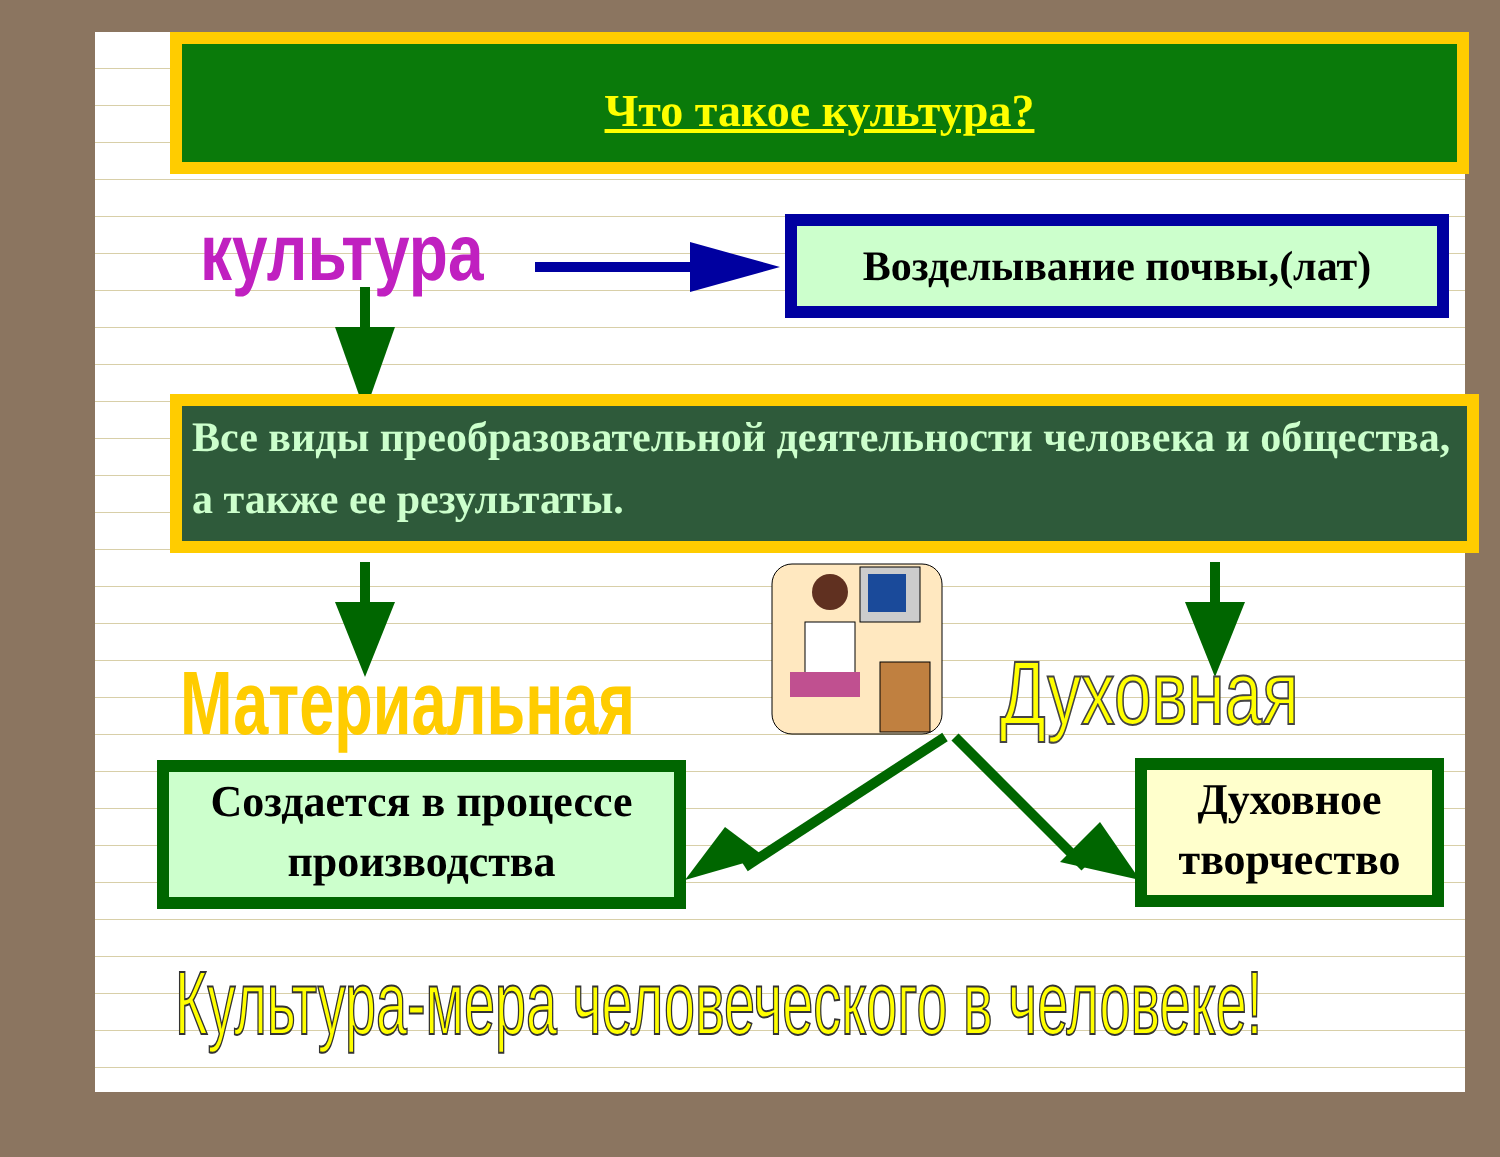Что такое культура?
культура Возделывание почвы,(лат)
Все виды преобразовательной деятельности человека и общества, а также ее результаты.
Материальная Духовная
Создается в процессе производства
Духовное творчество
Культура-мера человеческого в человеке!